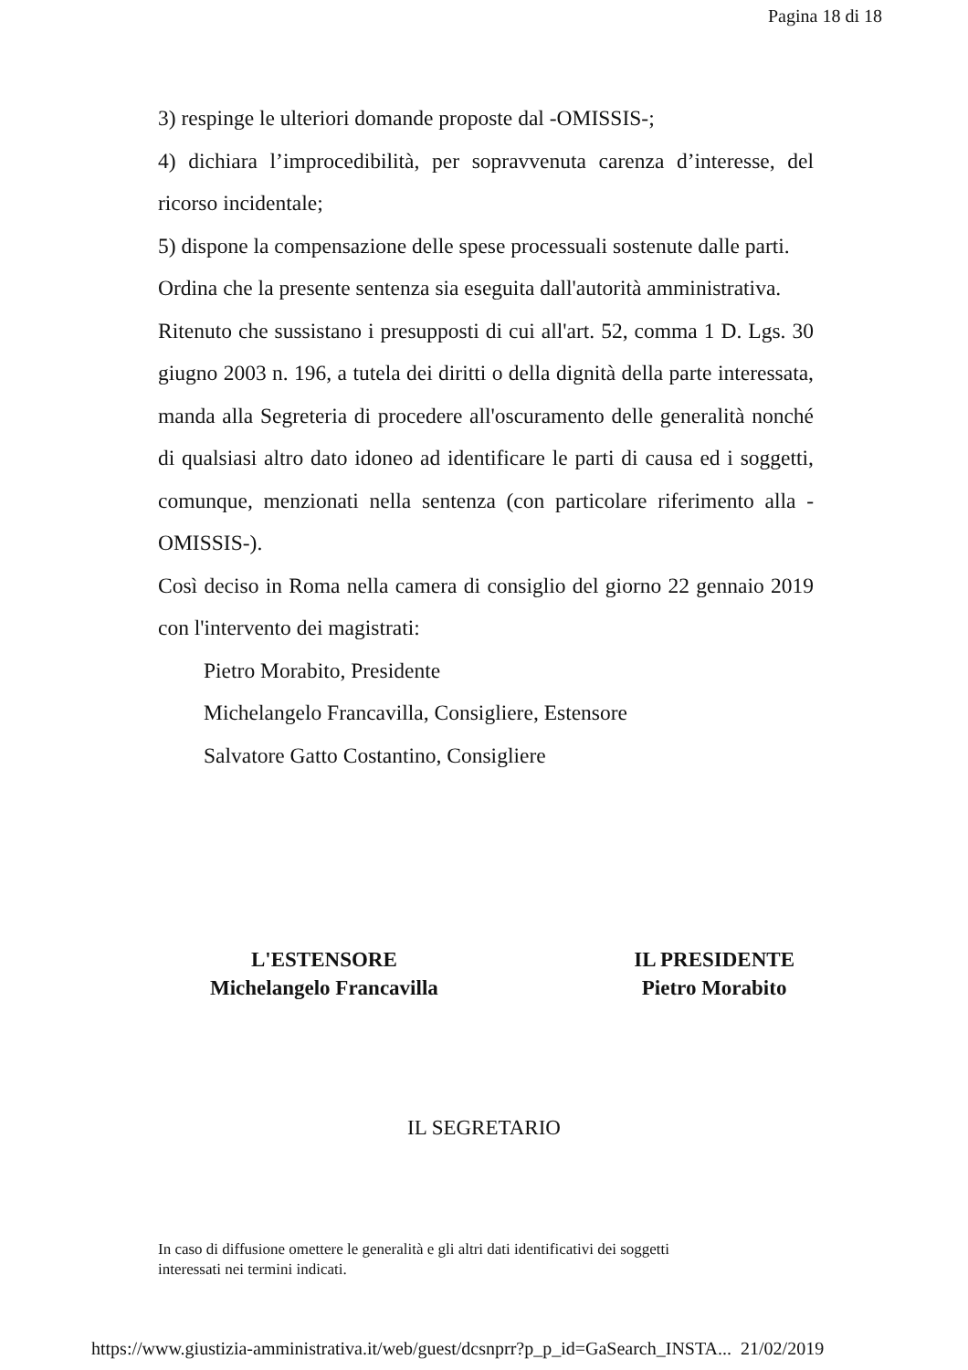Pagina 18 di 18
3) respinge le ulteriori domande proposte dal -OMISSIS-;
4) dichiara l’improcedibilità, per sopravvenuta carenza d’interesse, del ricorso incidentale;
5) dispone la compensazione delle spese processuali sostenute dalle parti.
Ordina che la presente sentenza sia eseguita dall'autorità amministrativa.
Ritenuto che sussistano i presupposti di cui all'art. 52, comma 1 D. Lgs. 30 giugno 2003 n. 196, a tutela dei diritti o della dignità della parte interessata, manda alla Segreteria di procedere all'oscuramento delle generalità nonché di qualsiasi altro dato idoneo ad identificare le parti di causa ed i soggetti, comunque, menzionati nella sentenza (con particolare riferimento alla -OMISSIS-).
Così deciso in Roma nella camera di consiglio del giorno 22 gennaio 2019 con l'intervento dei magistrati:
Pietro Morabito, Presidente
Michelangelo Francavilla, Consigliere, Estensore
Salvatore Gatto Costantino, Consigliere
L'ESTENSORE
Michelangelo Francavilla
IL PRESIDENTE
Pietro Morabito
IL SEGRETARIO
In caso di diffusione omettere le generalità e gli altri dati identificativi dei soggetti
interessati nei termini indicati.
https://www.giustizia-amministrativa.it/web/guest/dcsnprr?p_p_id=GaSearch_INSTA... 21/02/2019